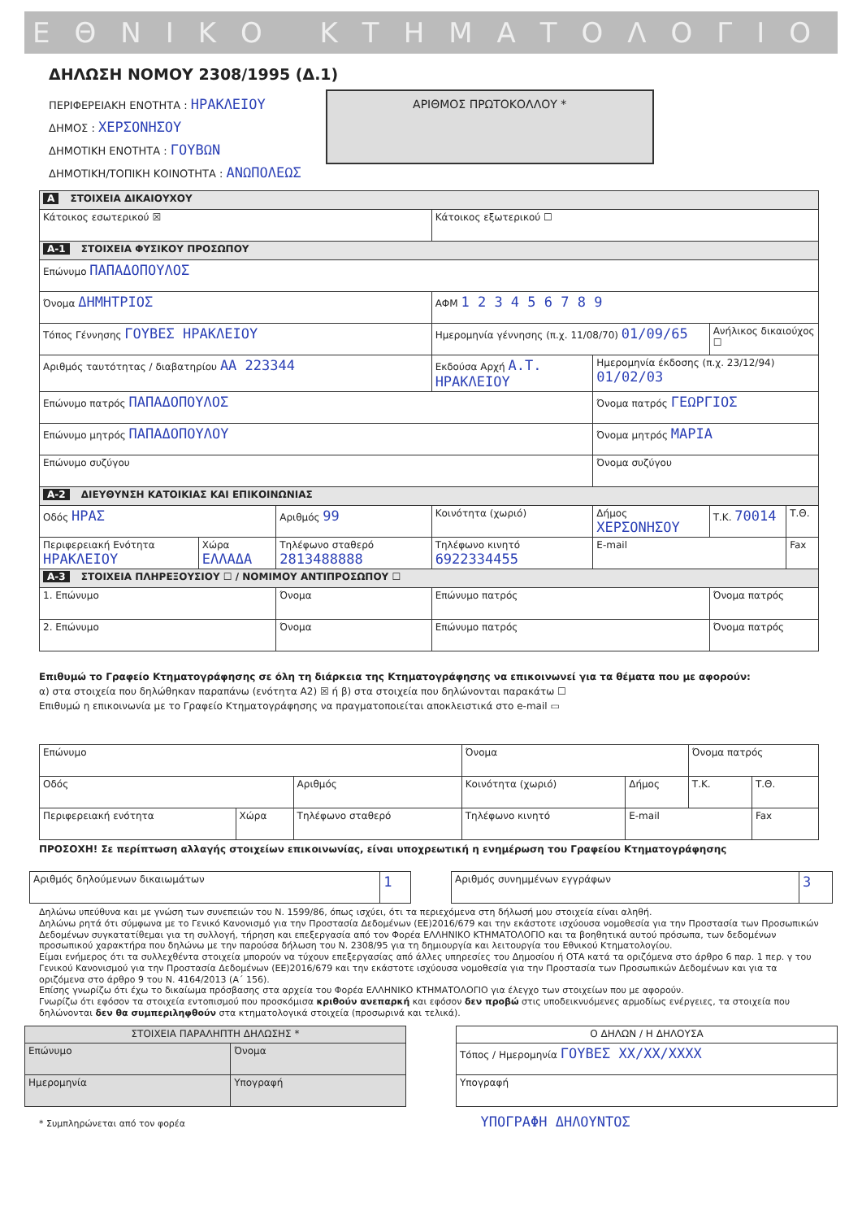ΕΘΝΙΚΟ ΚΤΗΜΑΤΟΛΟΓΙΟ
ΔΗΛΩΣΗ ΝΟΜΟΥ 2308/1995 (Δ.1)
ΠΕΡΙΦΕΡΕΙΑΚΗ ΕΝΟΤΗΤΑ : ΗΡΑΚΛΕΙΟΥ
ΔΗΜΟΣ : ΧΕΡΣΟΝΗΣΟΥ
ΔΗΜΟΤΙΚΗ ΕΝΟΤΗΤΑ : ΓΟΥΒΩΝ
ΔΗΜΟΤΙΚΗ/ΤΟΠΙΚΗ ΚΟΙΝΟΤΗΤΑ : ΑΝΩΠΟΛΕΩΣ
ΑΡΙΘΜΟΣ ΠΡΩΤΟΚΟΛΛΟΥ *
| A ΣΤΟΙΧΕΙΑ ΔΙΚΑΙΟΥΧΟΥ | | | | | | | |
| Κάτοικος εσωτερικού ☒ | | | | Κάτοικος εξωτερικού ☐ | | | |
| A-1 ΣΤΟΙΧΕΙΑ ΦΥΣΙΚΟΥ ΠΡΟΣΩΠΟΥ | | | | | | | |
| Επώνυμο ΠΑΠΑΔΟΠΟΥΛΟΣ | | | | | | | |
| Όνομα ΔΗΜΗΤΡΙΟΣ | | | | ΑΦΜ 1 2 3 4 5 6 7 8 9 | | | |
| Τόπος Γέννησης ΓΟΥΒΕΣ ΗΡΑΚΛΕΙΟΥ | | | Ημερομηνία γέννησης (π.χ. 11/08/70) 01/09/65 | | | Ανήλικος δικαιούχος ☐ | |
| Αριθμός ταυτότητας / διαβατηρίου ΑΑ 223344 | | | Εκδούσα Αρχή Α.Τ. ΗΡΑΚΛΕΙΟΥ | | Ημερομηνία έκδοσης (π.χ. 23/12/94) 01/02/03 | | |
| Επώνυμο πατρός ΠΑΠΑΔΟΠΟΥΛΟΣ | | | | | Όνομα πατρός ΓΕΩΡΓΙΟΣ | | |
| Επώνυμο μητρός ΠΑΠΑΔΟΠΟΥΛΟΥ | | | | | Όνομα μητρός ΜΑΡΙΑ | | |
| Επώνυμο συζύγου | | | | | Όνομα συζύγου | | |
| A-2 ΔΙΕΥΘΥΝΣΗ ΚΑΤΟΙΚΙΑΣ ΚΑΙ ΕΠΙΚΟΙΝΩΝΙΑΣ | | | | | | | |
| Οδός ΗΡΑΣ | | Αριθμός 99 | Κοινότητα (χωριό) | | Δήμος ΧΕΡΣΟΝΗΣΟΥ | Τ.Κ. 70014 | Τ.Θ. |
| Περιφερειακή Ενότητα ΗΡΑΚΛΕΙΟΥ | Χώρα ΕΛΛΑΔΑ | Τηλέφωνο σταθερό 2813488888 | | Τηλέφωνο κινητό 6922334455 | E-mail | | Fax |
| A-3 ΣΤΟΙΧΕΙΑ ΠΛΗΡΕΞΟΥΣΙΟΥ ☐ / ΝΟΜΙΜΟΥ ΑΝΤΙΠΡΟΣΩΠΟΥ ☐ | | | | | | | |
| 1. Επώνυμο | | Όνομα | | Επώνυμο πατρός | | Όνομα πατρός | |
| 2. Επώνυμο | | Όνομα | | Επώνυμο πατρός | | Όνομα πατρός | |
Επιθυμώ το Γραφείο Κτηματογράφησης σε όλη τη διάρκεια της Κτηματογράφησης να επικοινωνεί για τα θέματα που με αφορούν:
α) στα στοιχεία που δηλώθηκαν παραπάνω (ενότητα Α2) ☒ ή β) στα στοιχεία που δηλώνονται παρακάτω ☐
Επιθυμώ η επικοινωνία με το Γραφείο Κτηματογράφησης να πραγματοποιείται αποκλειστικά στο e-mail ▭
| Επώνυμο | | | Όνομα | | | Όνομα πατρός | |
| Οδός | | Αριθμός | Κοινότητα (χωριό) | | Δήμος | Τ.Κ. | Τ.Θ. |
| Περιφερειακή ενότητα | Χώρα | Τηλέφωνο σταθερό | | Τηλέφωνο κινητό | E-mail | | Fax |
ΠΡΟΣΟΧΗ! Σε περίπτωση αλλαγής στοιχείων επικοινωνίας, είναι υποχρεωτική η ενημέρωση του Γραφείου Κτηματογράφησης
| Αριθμός δηλούμενων δικαιωμάτων | 1 |
| Αριθμός συνημμένων εγγράφων | 3 |
Δηλώνω υπεύθυνα και με γνώση των συνεπειών του Ν. 1599/86, όπως ισχύει, ότι τα περιεχόμενα στη δήλωσή μου στοιχεία είναι αληθή.
Δηλώνω ρητά ότι σύμφωνα με το Γενικό Κανονισμό για την Προστασία Δεδομένων (ΕΕ)2016/679 και την εκάστοτε ισχύουσα νομοθεσία για την Προστασία των Προσωπικών Δεδομένων συγκατατίθεμαι για τη συλλογή, τήρηση και επεξεργασία από τον Φορέα ΕΛΛΗΝΙΚΟ ΚΤΗΜΑΤΟΛΟΓΙΟ και τα βοηθητικά αυτού πρόσωπα, των δεδομένων προσωπικού χαρακτήρα που δηλώνω με την παρούσα δήλωση του Ν. 2308/95 για τη δημιουργία και λειτουργία του Εθνικού Κτηματολογίου.
Είμαι ενήμερος ότι τα συλλεχθέντα στοιχεία μπορούν να τύχουν επεξεργασίας από άλλες υπηρεσίες του Δημοσίου ή ΟΤΑ κατά τα οριζόμενα στο άρθρο 6 παρ. 1 περ. γ του Γενικού Κανονισμού για την Προστασία Δεδομένων (ΕΕ)2016/679 και την εκάστοτε ισχύουσα νομοθεσία για την Προστασία των Προσωπικών Δεδομένων και για τα οριζόμενα στο άρθρο 9 του Ν. 4164/2013 (Α΄ 156).
Επίσης γνωρίζω ότι έχω το δικαίωμα πρόσβασης στα αρχεία του Φορέα ΕΛΛΗΝΙΚΟ ΚΤΗΜΑΤΟΛΟΓΙΟ για έλεγχο των στοιχείων που με αφορούν.
Γνωρίζω ότι εφόσον τα στοιχεία εντοπισμού που προσκόμισα κριθούν ανεπαρκή και εφόσον δεν προβώ στις υποδεικνυόμενες αρμοδίως ενέργειες, τα στοιχεία που δηλώνονται δεν θα συμπεριληφθούν στα κτηματολογικά στοιχεία (προσωρινά και τελικά).
| ΣΤΟΙΧΕΙΑ ΠΑΡΑΛΗΠΤΗ ΔΗΛΩΣΗΣ * | |
| Επώνυμο | Όνομα |
| Ημερομηνία | Υπογραφή |
| Ο ΔΗΛΩΝ / Η ΔΗΛΟΥΣΑ |
| Τόπος / Ημερομηνία ΓΟΥΒΕΣ XX/XX/XXXX |
| Υπογραφή |
* Συμπληρώνεται από τον φορέα ΥΠΟΓΡΑΦΗ ΔΗΛΟΥΝΤΟΣ